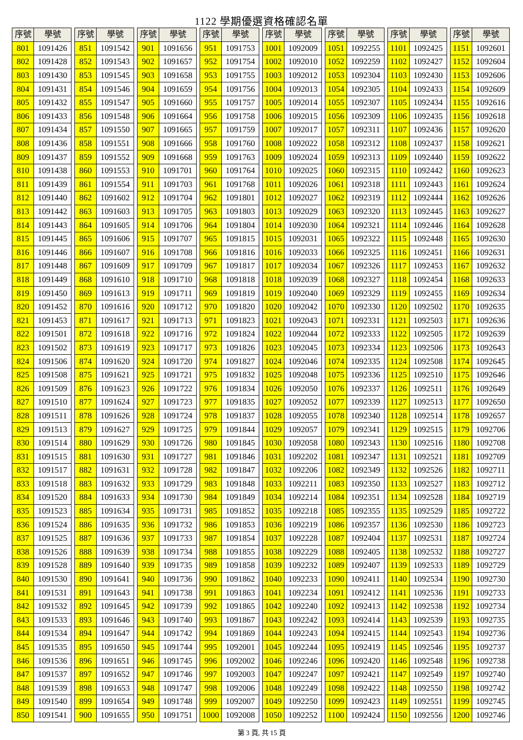1122 學期優選資格確認名單
| 序號 | 學號 |
| --- | --- |
| 801 | 1091426 |
| 802 | 1091428 |
| 803 | 1091430 |
| 804 | 1091431 |
| 805 | 1091432 |
| 806 | 1091433 |
| 807 | 1091434 |
| 808 | 1091436 |
| 809 | 1091437 |
| 810 | 1091438 |
| 811 | 1091439 |
| 812 | 1091440 |
| 813 | 1091442 |
| 814 | 1091443 |
| 815 | 1091445 |
| 816 | 1091446 |
| 817 | 1091448 |
| 818 | 1091449 |
| 819 | 1091450 |
| 820 | 1091452 |
| 821 | 1091453 |
| 822 | 1091501 |
| 823 | 1091502 |
| 824 | 1091506 |
| 825 | 1091508 |
| 826 | 1091509 |
| 827 | 1091510 |
| 828 | 1091511 |
| 829 | 1091513 |
| 830 | 1091514 |
| 831 | 1091515 |
| 832 | 1091517 |
| 833 | 1091518 |
| 834 | 1091520 |
| 835 | 1091523 |
| 836 | 1091524 |
| 837 | 1091525 |
| 838 | 1091526 |
| 839 | 1091528 |
| 840 | 1091530 |
| 841 | 1091531 |
| 842 | 1091532 |
| 843 | 1091533 |
| 844 | 1091534 |
| 845 | 1091535 |
| 846 | 1091536 |
| 847 | 1091537 |
| 848 | 1091539 |
| 849 | 1091540 |
| 850 | 1091541 |
| 序號 | 學號 |
| --- | --- |
| 851 | 1091542 |
| 852 | 1091543 |
| 853 | 1091545 |
| 854 | 1091546 |
| 855 | 1091547 |
| 856 | 1091548 |
| 857 | 1091550 |
| 858 | 1091551 |
| 859 | 1091552 |
| 860 | 1091553 |
| 861 | 1091554 |
| 862 | 1091602 |
| 863 | 1091603 |
| 864 | 1091605 |
| 865 | 1091606 |
| 866 | 1091607 |
| 867 | 1091609 |
| 868 | 1091610 |
| 869 | 1091613 |
| 870 | 1091616 |
| 871 | 1091617 |
| 872 | 1091618 |
| 873 | 1091619 |
| 874 | 1091620 |
| 875 | 1091621 |
| 876 | 1091623 |
| 877 | 1091624 |
| 878 | 1091626 |
| 879 | 1091627 |
| 880 | 1091629 |
| 881 | 1091630 |
| 882 | 1091631 |
| 883 | 1091632 |
| 884 | 1091633 |
| 885 | 1091634 |
| 886 | 1091635 |
| 887 | 1091636 |
| 888 | 1091639 |
| 889 | 1091640 |
| 890 | 1091641 |
| 891 | 1091643 |
| 892 | 1091645 |
| 893 | 1091646 |
| 894 | 1091647 |
| 895 | 1091650 |
| 896 | 1091651 |
| 897 | 1091652 |
| 898 | 1091653 |
| 899 | 1091654 |
| 900 | 1091655 |
| 序號 | 學號 |
| --- | --- |
| 901 | 1091656 |
| 902 | 1091657 |
| 903 | 1091658 |
| 904 | 1091659 |
| 905 | 1091660 |
| 906 | 1091664 |
| 907 | 1091665 |
| 908 | 1091666 |
| 909 | 1091668 |
| 910 | 1091701 |
| 911 | 1091703 |
| 912 | 1091704 |
| 913 | 1091705 |
| 914 | 1091706 |
| 915 | 1091707 |
| 916 | 1091708 |
| 917 | 1091709 |
| 918 | 1091710 |
| 919 | 1091711 |
| 920 | 1091712 |
| 921 | 1091713 |
| 922 | 1091716 |
| 923 | 1091717 |
| 924 | 1091720 |
| 925 | 1091721 |
| 926 | 1091722 |
| 927 | 1091723 |
| 928 | 1091724 |
| 929 | 1091725 |
| 930 | 1091726 |
| 931 | 1091727 |
| 932 | 1091728 |
| 933 | 1091729 |
| 934 | 1091730 |
| 935 | 1091731 |
| 936 | 1091732 |
| 937 | 1091733 |
| 938 | 1091734 |
| 939 | 1091735 |
| 940 | 1091736 |
| 941 | 1091738 |
| 942 | 1091739 |
| 943 | 1091740 |
| 944 | 1091742 |
| 945 | 1091744 |
| 946 | 1091745 |
| 947 | 1091746 |
| 948 | 1091747 |
| 949 | 1091748 |
| 950 | 1091751 |
| 序號 | 學號 |
| --- | --- |
| 951 | 1091753 |
| 952 | 1091754 |
| 953 | 1091755 |
| 954 | 1091756 |
| 955 | 1091757 |
| 956 | 1091758 |
| 957 | 1091759 |
| 958 | 1091760 |
| 959 | 1091763 |
| 960 | 1091764 |
| 961 | 1091768 |
| 962 | 1091801 |
| 963 | 1091803 |
| 964 | 1091804 |
| 965 | 1091815 |
| 966 | 1091816 |
| 967 | 1091817 |
| 968 | 1091818 |
| 969 | 1091819 |
| 970 | 1091820 |
| 971 | 1091823 |
| 972 | 1091824 |
| 973 | 1091826 |
| 974 | 1091827 |
| 975 | 1091832 |
| 976 | 1091834 |
| 977 | 1091835 |
| 978 | 1091837 |
| 979 | 1091844 |
| 980 | 1091845 |
| 981 | 1091846 |
| 982 | 1091847 |
| 983 | 1091848 |
| 984 | 1091849 |
| 985 | 1091852 |
| 986 | 1091853 |
| 987 | 1091854 |
| 988 | 1091855 |
| 989 | 1091858 |
| 990 | 1091862 |
| 991 | 1091863 |
| 992 | 1091865 |
| 993 | 1091867 |
| 994 | 1091869 |
| 995 | 1092001 |
| 996 | 1092002 |
| 997 | 1092003 |
| 998 | 1092006 |
| 999 | 1092007 |
| 1000 | 1092008 |
| 序號 | 學號 |
| --- | --- |
| 1001 | 1092009 |
| 1002 | 1092010 |
| 1003 | 1092012 |
| 1004 | 1092013 |
| 1005 | 1092014 |
| 1006 | 1092015 |
| 1007 | 1092017 |
| 1008 | 1092022 |
| 1009 | 1092024 |
| 1010 | 1092025 |
| 1011 | 1092026 |
| 1012 | 1092027 |
| 1013 | 1092029 |
| 1014 | 1092030 |
| 1015 | 1092031 |
| 1016 | 1092033 |
| 1017 | 1092034 |
| 1018 | 1092039 |
| 1019 | 1092040 |
| 1020 | 1092042 |
| 1021 | 1092043 |
| 1022 | 1092044 |
| 1023 | 1092045 |
| 1024 | 1092046 |
| 1025 | 1092048 |
| 1026 | 1092050 |
| 1027 | 1092052 |
| 1028 | 1092055 |
| 1029 | 1092057 |
| 1030 | 1092058 |
| 1031 | 1092202 |
| 1032 | 1092206 |
| 1033 | 1092211 |
| 1034 | 1092214 |
| 1035 | 1092218 |
| 1036 | 1092219 |
| 1037 | 1092228 |
| 1038 | 1092229 |
| 1039 | 1092232 |
| 1040 | 1092233 |
| 1041 | 1092234 |
| 1042 | 1092240 |
| 1043 | 1092242 |
| 1044 | 1092243 |
| 1045 | 1092244 |
| 1046 | 1092246 |
| 1047 | 1092247 |
| 1048 | 1092249 |
| 1049 | 1092250 |
| 1050 | 1092252 |
| 序號 | 學號 |
| --- | --- |
| 1051 | 1092255 |
| 1052 | 1092259 |
| 1053 | 1092304 |
| 1054 | 1092305 |
| 1055 | 1092307 |
| 1056 | 1092309 |
| 1057 | 1092311 |
| 1058 | 1092312 |
| 1059 | 1092313 |
| 1060 | 1092315 |
| 1061 | 1092318 |
| 1062 | 1092319 |
| 1063 | 1092320 |
| 1064 | 1092321 |
| 1065 | 1092322 |
| 1066 | 1092325 |
| 1067 | 1092326 |
| 1068 | 1092327 |
| 1069 | 1092329 |
| 1070 | 1092330 |
| 1071 | 1092331 |
| 1072 | 1092333 |
| 1073 | 1092334 |
| 1074 | 1092335 |
| 1075 | 1092336 |
| 1076 | 1092337 |
| 1077 | 1092339 |
| 1078 | 1092340 |
| 1079 | 1092341 |
| 1080 | 1092343 |
| 1081 | 1092347 |
| 1082 | 1092349 |
| 1083 | 1092350 |
| 1084 | 1092351 |
| 1085 | 1092355 |
| 1086 | 1092357 |
| 1087 | 1092404 |
| 1088 | 1092405 |
| 1089 | 1092407 |
| 1090 | 1092411 |
| 1091 | 1092412 |
| 1092 | 1092413 |
| 1093 | 1092414 |
| 1094 | 1092415 |
| 1095 | 1092419 |
| 1096 | 1092420 |
| 1097 | 1092421 |
| 1098 | 1092422 |
| 1099 | 1092423 |
| 1100 | 1092424 |
| 序號 | 學號 |
| --- | --- |
| 1101 | 1092425 |
| 1102 | 1092427 |
| 1103 | 1092430 |
| 1104 | 1092433 |
| 1105 | 1092434 |
| 1106 | 1092435 |
| 1107 | 1092436 |
| 1108 | 1092437 |
| 1109 | 1092440 |
| 1110 | 1092442 |
| 1111 | 1092443 |
| 1112 | 1092444 |
| 1113 | 1092445 |
| 1114 | 1092446 |
| 1115 | 1092448 |
| 1116 | 1092451 |
| 1117 | 1092453 |
| 1118 | 1092454 |
| 1119 | 1092455 |
| 1120 | 1092502 |
| 1121 | 1092503 |
| 1122 | 1092505 |
| 1123 | 1092506 |
| 1124 | 1092508 |
| 1125 | 1092510 |
| 1126 | 1092511 |
| 1127 | 1092513 |
| 1128 | 1092514 |
| 1129 | 1092515 |
| 1130 | 1092516 |
| 1131 | 1092521 |
| 1132 | 1092526 |
| 1133 | 1092527 |
| 1134 | 1092528 |
| 1135 | 1092529 |
| 1136 | 1092530 |
| 1137 | 1092531 |
| 1138 | 1092532 |
| 1139 | 1092533 |
| 1140 | 1092534 |
| 1141 | 1092536 |
| 1142 | 1092538 |
| 1143 | 1092539 |
| 1144 | 1092543 |
| 1145 | 1092546 |
| 1146 | 1092548 |
| 1147 | 1092549 |
| 1148 | 1092550 |
| 1149 | 1092551 |
| 1150 | 1092556 |
| 序號 | 學號 |
| --- | --- |
| 1151 | 1092601 |
| 1152 | 1092604 |
| 1153 | 1092606 |
| 1154 | 1092609 |
| 1155 | 1092616 |
| 1156 | 1092618 |
| 1157 | 1092620 |
| 1158 | 1092621 |
| 1159 | 1092622 |
| 1160 | 1092623 |
| 1161 | 1092624 |
| 1162 | 1092626 |
| 1163 | 1092627 |
| 1164 | 1092628 |
| 1165 | 1092630 |
| 1166 | 1092631 |
| 1167 | 1092632 |
| 1168 | 1092633 |
| 1169 | 1092634 |
| 1170 | 1092635 |
| 1171 | 1092636 |
| 1172 | 1092639 |
| 1173 | 1092643 |
| 1174 | 1092645 |
| 1175 | 1092646 |
| 1176 | 1092649 |
| 1177 | 1092650 |
| 1178 | 1092657 |
| 1179 | 1092706 |
| 1180 | 1092708 |
| 1181 | 1092709 |
| 1182 | 1092711 |
| 1183 | 1092712 |
| 1184 | 1092719 |
| 1185 | 1092722 |
| 1186 | 1092723 |
| 1187 | 1092724 |
| 1188 | 1092727 |
| 1189 | 1092729 |
| 1190 | 1092730 |
| 1191 | 1092733 |
| 1192 | 1092734 |
| 1193 | 1092735 |
| 1194 | 1092736 |
| 1195 | 1092737 |
| 1196 | 1092738 |
| 1197 | 1092740 |
| 1198 | 1092742 |
| 1199 | 1092745 |
| 1200 | 1092746 |
第 3 頁, 共 15 頁